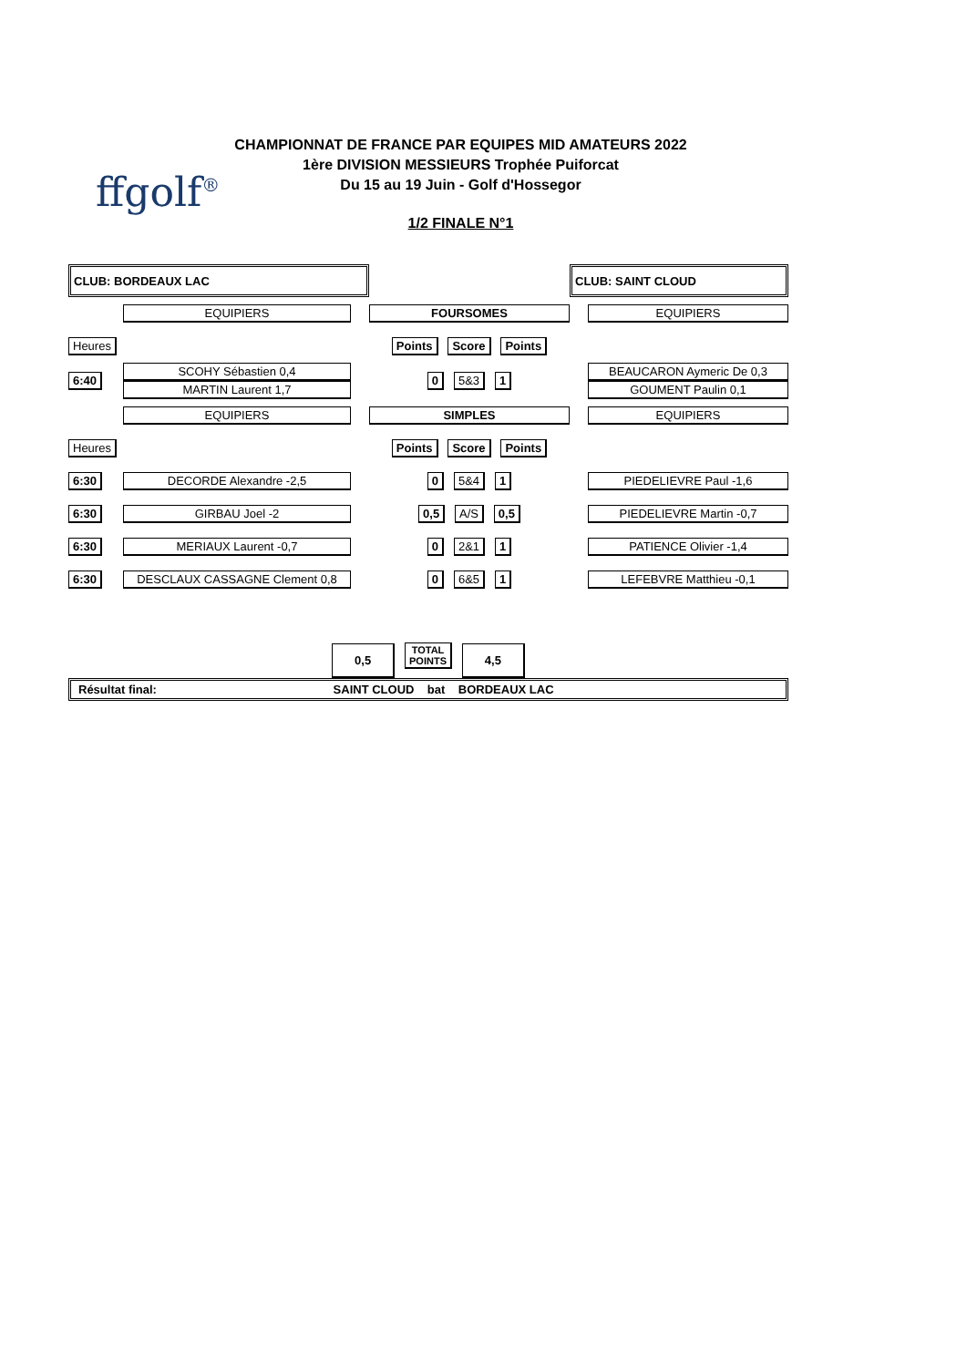ffgolf<sup>®</sup>
CHAMPIONNAT DE FRANCE PAR EQUIPES MID AMATEURS 2022
1ère DIVISION MESSIEURS Trophée Puiforcat
Du 15 au 19 Juin - Golf d'Hossegor
1/2 FINALE N°1
| CLUB: BORDEAUX LAC | | | | CLUB: SAINT CLOUD |
| | EQUIPIERS | | FOURSOMES | EQUIPIERS |
| Heures | | | Points Score Points | |
| 6:40 | SCOHY Sébastien 0,4 MARTIN Laurent 1,7 | | 0 5&3 1 | BEAUCARON Aymeric De 0,3 GOUMENT Paulin 0,1 |
| | EQUIPIERS | | SIMPLES | EQUIPIERS |
| Heures | | | Points Score Points | |
| 6:30 | DECORDE Alexandre -2,5 | | 0 5&4 1 | PIEDELIEVRE Paul -1,6 |
| 6:30 | GIRBAU Joel -2 | | 0,5 A/S 0,5 | PIEDELIEVRE Martin -0,7 |
| 6:30 | MERIAUX Laurent -0,7 | | 0 2&1 1 | PATIENCE Olivier -1,4 |
| 6:30 | DESCLAUX CASSAGNE Clement 0,8 | | 0 6&5 1 | LEFEBVRE Matthieu -0,1 |
| 0,5 TOTAL POINTS 4,5 | | | | |
| Résultat final: SAINT CLOUD bat BORDEAUX LAC | | | | |